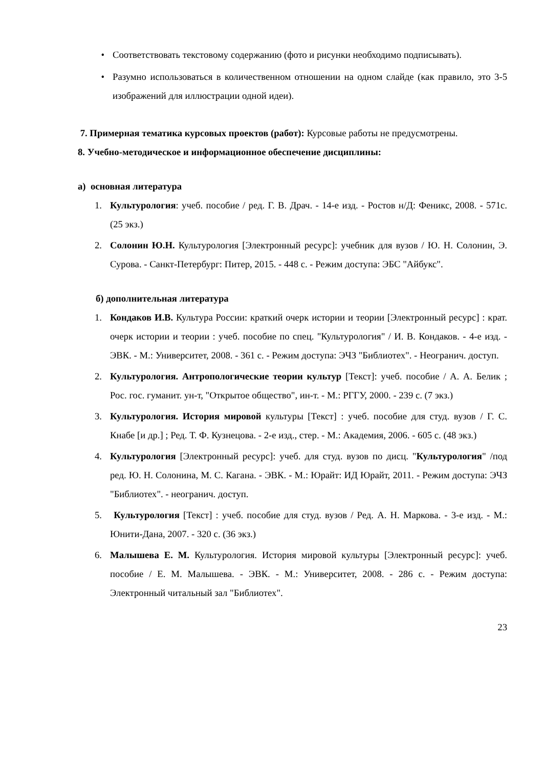• Соответствовать текстовому содержанию (фото и рисунки необходимо подписывать).
• Разумно использоваться в количественном отношении на одном слайде (как правило, это 3-5 изображений для иллюстрации одной идеи).
7. Примерная тематика курсовых проектов (работ): Курсовые работы не предусмотрены.
8. Учебно-методическое и информационное обеспечение дисциплины:
а) основная литература
1. Культурология: учеб. пособие / ред. Г. В. Драч. - 14-е изд. - Ростов н/Д: Феникс, 2008. - 571с. (25 экз.)
2. Солонин Ю.Н. Культурология [Электронный ресурс]: учебник для вузов / Ю. Н. Солонин, Э. Сурова. - Санкт-Петербург: Питер, 2015. - 448 с. - Режим доступа: ЭБС "Айбукс".
б) дополнительная литература
1. Кондаков И.В. Культура России: краткий очерк истории и теории [Электронный ресурс] : крат. очерк истории и теории : учеб. пособие по спец. "Культурология" / И. В. Кондаков. - 4-е изд. - ЭВК. - М.: Университет, 2008. - 361 с. - Режим доступа: ЭЧЗ "Библиотех". - Неогранич. доступ.
2. Культурология. Антропологические теории культур [Текст]: учеб. пособие / А. А. Белик ; Рос. гос. гуманит. ун-т, "Открытое общество", ин-т. - М.: РГГУ, 2000. - 239 с. (7 экз.)
3. Культурология. История мировой культуры [Текст] : учеб. пособие для студ. вузов / Г. С. Кнабе [и др.] ; Ред. Т. Ф. Кузнецова. - 2-е изд., стер. - М.: Академия, 2006. - 605 с. (48 экз.)
4. Культурология [Электронный ресурс]: учеб. для студ. вузов по дисц. "Культурология" /под ред. Ю. Н. Солонина, М. С. Кагана. - ЭВК. - М.: Юрайт: ИД Юрайт, 2011. - Режим доступа: ЭЧЗ "Библиотех". - неогранич. доступ.
5. Культурология [Текст] : учеб. пособие для студ. вузов / Ред. А. Н. Маркова. - 3-е изд. - М.: Юнити-Дана, 2007. - 320 с. (36 экз.)
6. Малышева Е. М. Культурология. История мировой культуры [Электронный ресурс]: учеб. пособие / Е. М. Малышева. - ЭВК. - М.: Университет, 2008. - 286 с. - Режим доступа: Электронный читальный зал "Библиотех".
23